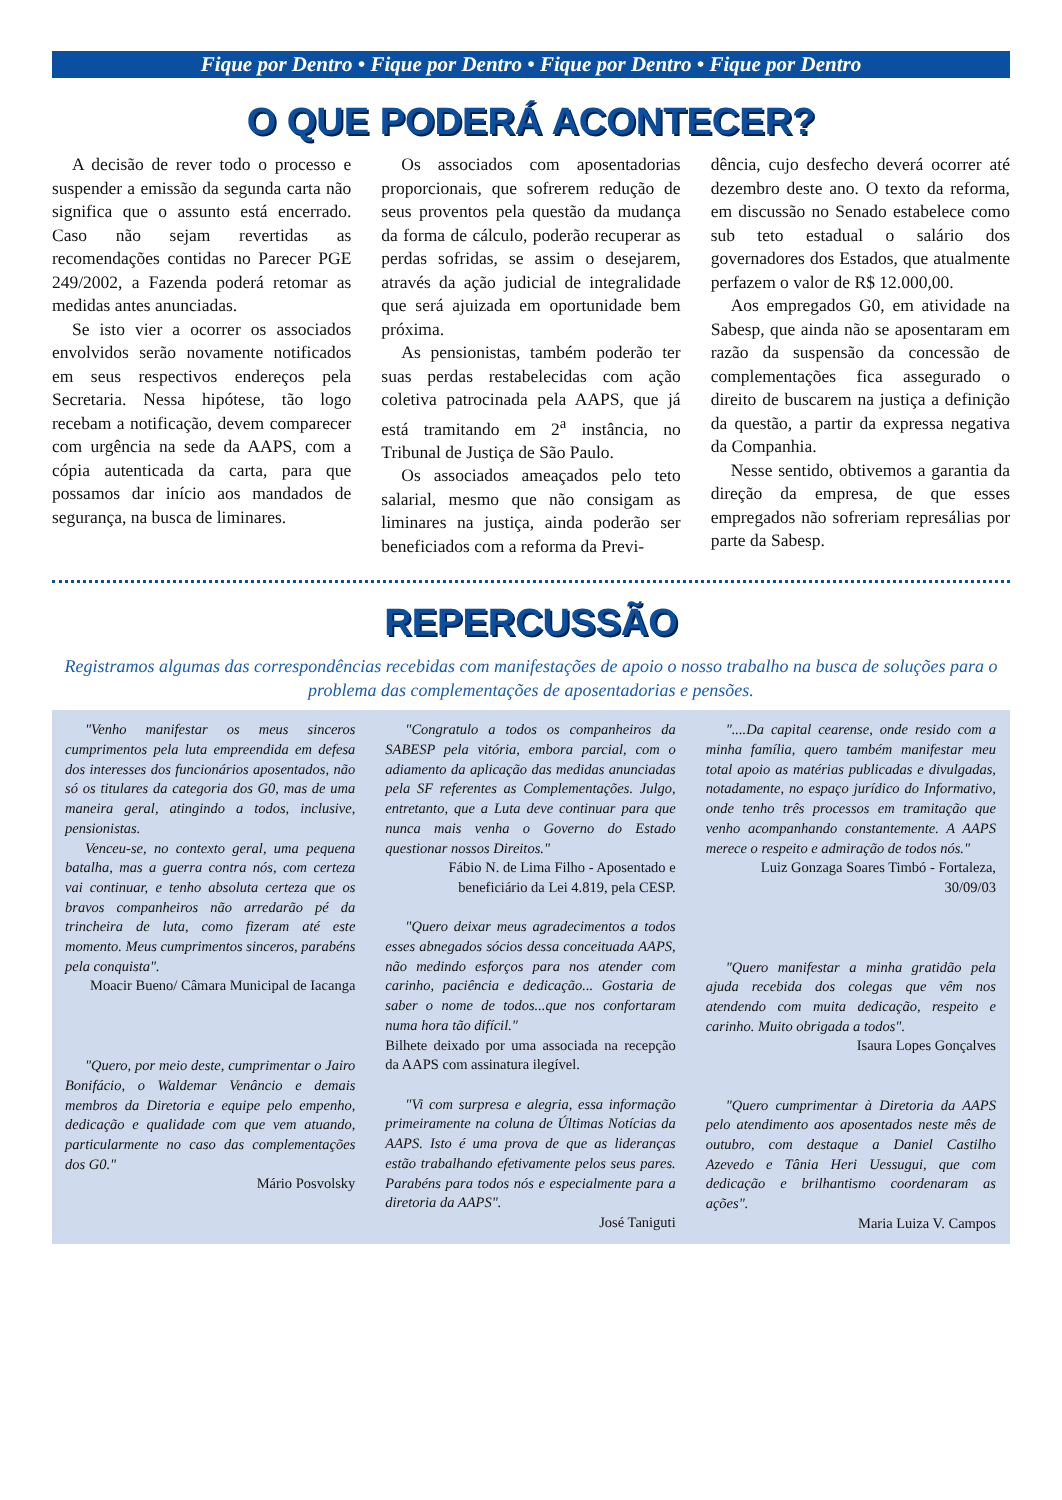Fique por Dentro • Fique por Dentro • Fique por Dentro • Fique por Dentro
O QUE PODERÁ ACONTECER?
A decisão de rever todo o processo e suspender a emissão da segunda carta não significa que o assunto está encerrado. Caso não sejam revertidas as recomendações contidas no Parecer PGE 249/2002, a Fazenda poderá retomar as medidas antes anunciadas.
Se isto vier a ocorrer os associados envolvidos serão novamente notificados em seus respectivos endereços pela Secretaria. Nessa hipótese, tão logo recebam a notificação, devem comparecer com urgência na sede da AAPS, com a cópia autenticada da carta, para que possamos dar início aos mandados de segurança, na busca de liminares.
Os associados com aposentadorias proporcionais, que sofrerem redução de seus proventos pela questão da mudança da forma de cálculo, poderão recuperar as perdas sofridas, se assim o desejarem, através da ação judicial de integralidade que será ajuizada em oportunidade bem próxima.
As pensionistas, também poderão ter suas perdas restabelecidas com ação coletiva patrocinada pela AAPS, que já está tramitando em 2<sup>a</sup> instância, no Tribunal de Justiça de São Paulo.
Os associados ameaçados pelo teto salarial, mesmo que não consigam as liminares na justiça, ainda poderão ser beneficiados com a reforma da Previ-
dência, cujo desfecho deverá ocorrer até dezembro deste ano. O texto da reforma, em discussão no Senado estabelece como sub teto estadual o salário dos governadores dos Estados, que atualmente perfazem o valor de R$ 12.000,00.
Aos empregados G0, em atividade na Sabesp, que ainda não se aposentaram em razão da suspensão da concessão de complementações fica assegurado o direito de buscarem na justiça a definição da questão, a partir da expressa negativa da Companhia.
Nesse sentido, obtivemos a garantia da direção da empresa, de que esses empregados não sofreriam represálias por parte da Sabesp.
REPERCUSSÃO
Registramos algumas das correspondências recebidas com manifestações de apoio o nosso trabalho na busca de soluções para o problema das complementações de aposentadorias e pensões.
"Venho manifestar os meus sinceros cumprimentos pela luta empreendida em defesa dos interesses dos funcionários aposentados, não só os titulares da categoria dos G0, mas de uma maneira geral, atingindo a todos, inclusive, pensionistas.
Venceu-se, no contexto geral, uma pequena batalha, mas a guerra contra nós, com certeza vai continuar, e tenho absoluta certeza que os bravos companheiros não arredarão pé da trincheira de luta, como fizeram até este momento. Meus cumprimentos sinceros, parabéns pela conquista".
Moacir Bueno/ Câmara Municipal de Iacanga
"Quero, por meio deste, cumprimentar o Jairo Bonifácio, o Waldemar Venâncio e demais membros da Diretoria e equipe pelo empenho, dedicação e qualidade com que vem atuando, particularmente no caso das complementações dos G0."
Mário Posvolsky
"Congratulo a todos os companheiros da SABESP pela vitória, embora parcial, com o adiamento da aplicação das medidas anunciadas pela SF referentes as Complementações. Julgo, entretanto, que a Luta deve continuar para que nunca mais venha o Governo do Estado questionar nossos Direitos."
Fábio N. de Lima Filho - Aposentado e beneficiário da Lei 4.819, pela CESP.
"Quero deixar meus agradecimentos a todos esses abnegados sócios dessa conceituada AAPS, não medindo esforços para nos atender com carinho, paciência e dedicação... Gostaria de saber o nome de todos...que nos confortaram numa hora tão difícil."
Bilhete deixado por uma associada na recepção da AAPS com assinatura ilegível.
"Vi com surpresa e alegria, essa informação primeiramente na coluna de Últimas Notícias da AAPS. Isto é uma prova de que as lideranças estão trabalhando efetivamente pelos seus pares. Parabéns para todos nós e especialmente para a diretoria da AAPS".
José Taniguti
"....Da capital cearense, onde resido com a minha família, quero também manifestar meu total apoio as matérias publicadas e divulgadas, notadamente, no espaço jurídico do Informativo, onde tenho três processos em tramitação que venho acompanhando constantemente. A AAPS merece o respeito e admiração de todos nós."
Luiz Gonzaga Soares Timbó - Fortaleza, 30/09/03
"Quero manifestar a minha gratidão pela ajuda recebida dos colegas que vêm nos atendendo com muita dedicação, respeito e carinho. Muito obrigada a todos".
Isaura Lopes Gonçalves
"Quero cumprimentar à Diretoria da AAPS pelo atendimento aos aposentados neste mês de outubro, com destaque a Daniel Castilho Azevedo e Tânia Heri Uessugui, que com dedicação e brilhantismo coordenaram as ações".
Maria Luiza V. Campos